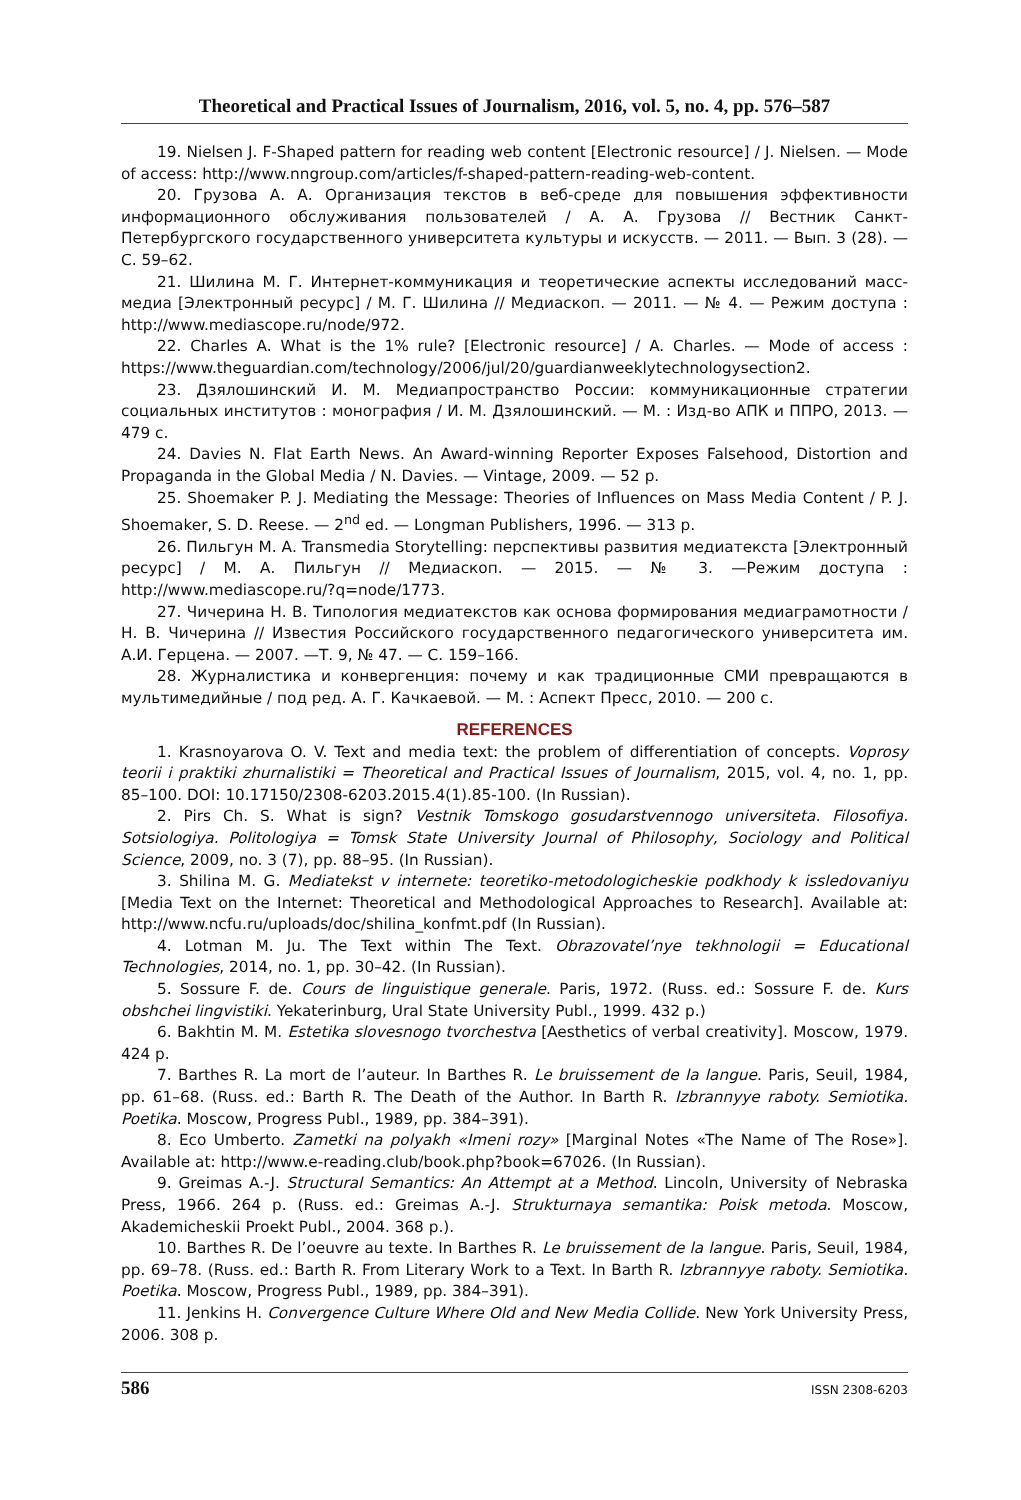Theoretical and Practical Issues of Journalism, 2016, vol. 5, no. 4, pp. 576–587
19. Nielsen J. F-Shaped pattern for reading web content [Electronic resource] / J. Nielsen. — Mode of access: http://www.nngroup.com/articles/f-shaped-pattern-reading-web-content.
20. Грузова А. А. Организация текстов в веб-среде для повышения эффективности информационного обслуживания пользователей / А. А. Грузова // Вестник Санкт-Петербургского государственного университета культуры и искусств. — 2011. — Вып. 3 (28). — С. 59–62.
21. Шилина М. Г. Интернет-коммуникация и теоретические аспекты исследований масс-медиа [Электронный ресурс] / М. Г. Шилина // Медиаскоп. — 2011. — № 4. — Режим доступа : http://www.mediascope.ru/node/972.
22. Charles A. What is the 1% rule? [Electronic resource] / A. Charles. — Mode of access : https://www.theguardian.com/technology/2006/jul/20/guardianweeklytechnologysection2.
23. Дзялошинский И. М. Медиапространство России: коммуникационные стратегии социальных институтов : монография / И. М. Дзялошинский. — М. : Изд-во АПК и ППРО, 2013. — 479 с.
24. Davies N. Flat Earth News. An Award-winning Reporter Exposes Falsehood, Distortion and Propaganda in the Global Media / N. Davies. — Vintage, 2009. — 52 p.
25. Shoemaker P. J. Mediating the Message: Theories of Influences on Mass Media Content / P. J. Shoemaker, S. D. Reese. — 2<sup>nd</sup> ed. — Longman Publishers, 1996. — 313 p.
26. Пильгун М. А. Transmedia Storytelling: перспективы развития медиатекста [Электронный ресурс] / М. А. Пильгун // Медиаскоп. — 2015. — № 3. —Режим доступа : http://www.mediascope.ru/?q=node/1773.
27. Чичерина Н. В. Типология медиатекстов как основа формирования медиаграмотности / Н. В. Чичерина // Известия Российского государственного педагогического университета им. А.И. Герцена. — 2007. —Т. 9, № 47. — С. 159–166.
28. Журналистика и конвергенция: почему и как традиционные СМИ превращаются в мультимедийные / под ред. А. Г. Качкаевой. — М. : Аспект Пресс, 2010. — 200 с.
REFERENCES
1. Krasnoyarova O. V. Text and media text: the problem of differentiation of concepts. Voprosy teorii i praktiki zhurnalistiki = Theoretical and Practical Issues of Journalism, 2015, vol. 4, no. 1, pp. 85–100. DOI: 10.17150/2308-6203.2015.4(1).85-100. (In Russian).
2. Pirs Ch. S. What is sign? Vestnik Tomskogo gosudarstvennogo universiteta. Filosofiya. Sotsiologiya. Politologiya = Tomsk State University Journal of Philosophy, Sociology and Political Science, 2009, no. 3 (7), pp. 88–95. (In Russian).
3. Shilina M. G. Mediatekst v internete: teoretiko-metodologicheskie podkhody k issledovaniyu [Media Text on the Internet: Theoretical and Methodological Approaches to Research]. Available at: http://www.ncfu.ru/uploads/doc/shilina_konfmt.pdf (In Russian).
4. Lotman M. Ju. The Text within The Text. Obrazovatel’nye tekhnologii = Educational Technologies, 2014, no. 1, pp. 30–42. (In Russian).
5. Sossure F. de. Cours de linguistique generale. Paris, 1972. (Russ. ed.: Sossure F. de. Kurs obshchei lingvistiki. Yekaterinburg, Ural State University Publ., 1999. 432 p.)
6. Bakhtin M. M. Estetika slovesnogo tvorchestva [Aesthetics of verbal creativity]. Moscow, 1979. 424 p.
7. Barthes R. La mort de l’auteur. In Barthes R. Le bruissement de la langue. Paris, Seuil, 1984, pp. 61–68. (Russ. ed.: Barth R. The Death of the Author. In Barth R. Izbrannyye raboty. Semiotika. Poetika. Moscow, Progress Publ., 1989, pp. 384–391).
8. Eco Umberto. Zametki na polyakh «Imeni rozy» [Marginal Notes «The Name of The Rose»]. Available at: http://www.e-reading.club/book.php?book=67026. (In Russian).
9. Greimas A.-J. Structural Semantics: An Attempt at a Method. Lincoln, University of Nebraska Press, 1966. 264 p. (Russ. ed.: Greimas A.-J. Strukturnaya semantika: Poisk metoda. Moscow, Akademicheskii Proekt Publ., 2004. 368 p.).
10. Barthes R. De l’oeuvre au texte. In Barthes R. Le bruissement de la langue. Paris, Seuil, 1984, pp. 69–78. (Russ. ed.: Barth R. From Literary Work to a Text. In Barth R. Izbrannyye raboty. Semiotika. Poetika. Moscow, Progress Publ., 1989, pp. 384–391).
11. Jenkins H. Convergence Culture Where Old and New Media Collide. New York University Press, 2006. 308 p.
586 ISSN 2308-6203